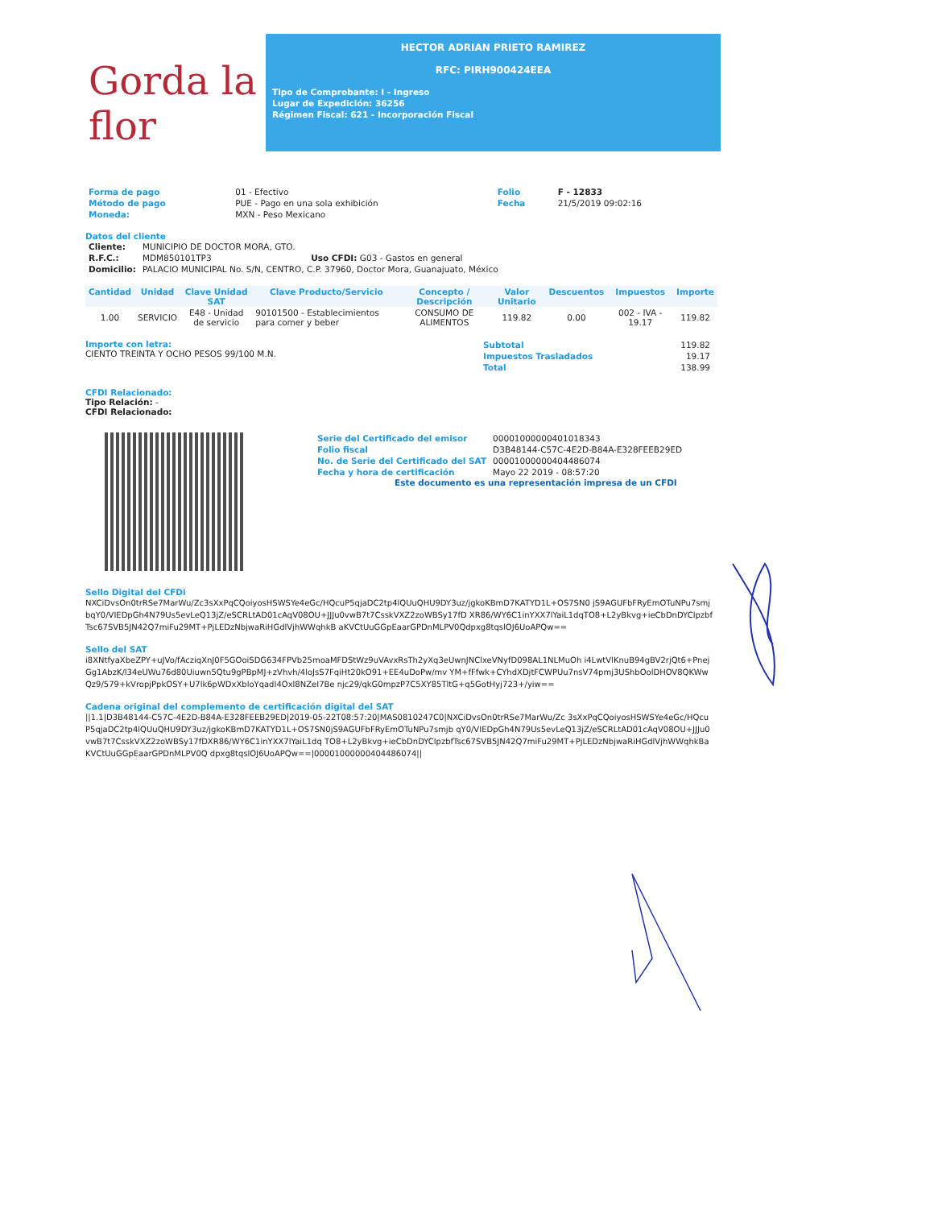Gorda la flor
HECTOR ADRIAN PRIETO RAMIREZ
RFC: PIRH900424EEA
Tipo de Comprobante: I - Ingreso
Lugar de Expedición: 36256
Régimen Fiscal: 621 - Incorporación Fiscal
| Forma de pago | 01 - Efectivo | Folio | F - 12833 |
| Método de pago | PUE - Pago en una sola exhibición | Fecha | 21/5/2019 09:02:16 |
| Moneda: | MXN - Peso Mexicano | | |
Datos del cliente
| Cliente: | MUNICIPIO DE DOCTOR MORA, GTO. |
| R.F.C.: | MDM850101TP3 Uso CFDI: G03 - Gastos en general |
| Domicilio: | PALACIO MUNICIPAL No. S/N, CENTRO, C.P. 37960, Doctor Mora, Guanajuato, México |
| Cantidad | Unidad | Clave Unidad SAT | Clave Producto/Servicio | Concepto / Descripción | Valor Unitario | Descuentos | Impuestos | Importe |
| --- | --- | --- | --- | --- | --- | --- | --- | --- |
| 1.00 | SERVICIO | E48 - Unidad de servicio | 90101500 - Establecimientos para comer y beber | CONSUMO DE ALIMENTOS | 119.82 | 0.00 | 002 - IVA - 19.17 | 119.82 |
Importe con letra:
CIENTO TREINTA Y OCHO PESOS 99/100 M.N.
| Subtotal | 119.82 |
| Impuestos Trasladados | 19.17 |
| Total | 138.99 |
CFDI Relacionado:
Tipo Relación: -
CFDI Relacionado:
| Serie del Certificado del emisor | 00001000000401018343 |
| Folio fiscal | D3B48144-C57C-4E2D-B84A-E328FEEB29ED |
| No. de Serie del Certificado del SAT | 00001000000404486074 |
| Fecha y hora de certificación | Mayo 22 2019 - 08:57:20 |
Este documento es una representación impresa de un CFDI
Sello Digital del CFDi
NXCiDvsOn0trRSe7MarWu/Zc3sXxPqCQoiyosHSWSYe4eGc/HQcuP5qjaDC2tp4lQUuQHU9DY3uz/jgkoKBmD7KATYD1L+OS7SN0 jS9AGUFbFRyEmOTuNPu7smjbqY0/VIEDpGh4N79Us5evLeQ13jZ/eSCRLtAD01cAqV08OU+JJJu0vwB7t7CsskVXZ2zoWBSy17fD XR86/WY6C1inYXX7lYaiL1dqTO8+L2yBkvg+ieCbDnDYClpzbfTsc67SVB5JN42Q7miFu29MT+PjLEDzNbjwaRiHGdlVjhWWqhkB aKVCtUuGGpEaarGPDnMLPV0Qdpxg8tqslOJ6UoAPQw==
Sello del SAT
i8XNtfyaXbeZPY+uJVo/fAcziqXnJ0F5GOoiSDG634FPVb25moaMFDStWz9uVAvxRsTh2yXq3eUwnJNClxeVNyfD098AL1NLMuOh i4LwtVlKnuB94gBV2rjQt6+PnejGg1AbzK/l34eUWu76d80Uiuwn5Qtu9gPBpMJ+zVhvh/4loJsS7FqiHt20kO91+EE4uDoPw/mv YM+fFfwk+CYhdXDjtFCWPUu7nsV74pmj3UShbOolDHOV8QKWwQz9/579+kVropjPpkOSY+U7lk6pWDxXbloYqadI4Oxl8NZeI7Be njc29/qkG0mpzP7C5XY85TltG+q5GotHyj723+/yiw==
Cadena original del complemento de certificación digital del SAT
||1.1|D3B48144-C57C-4E2D-B84A-E328FEEB29ED|2019-05-22T08:57:20|MAS0810247C0|NXCiDvsOn0trRSe7MarWu/Zc 3sXxPqCQoiyosHSWSYe4eGc/HQcuP5qjaDC2tp4lQUuQHU9DY3uz/jgkoKBmD7KATYD1L+OS7SN0jS9AGUFbFRyEmOTuNPu7smjb qY0/VIEDpGh4N79Us5evLeQ13jZ/eSCRLtAD01cAqV08OU+JJJu0vwB7t7CsskVXZ2zoWBSy17fDXR86/WY6C1inYXX7lYaiL1dq TO8+L2yBkvg+ieCbDnDYClpzbfTsc67SVB5JN42Q7miFu29MT+PjLEDzNbjwaRiHGdlVjhWWqhkBaKVCtUuGGpEaarGPDnMLPV0Q dpxg8tqslOJ6UoAPQw==|00001000000404486074||